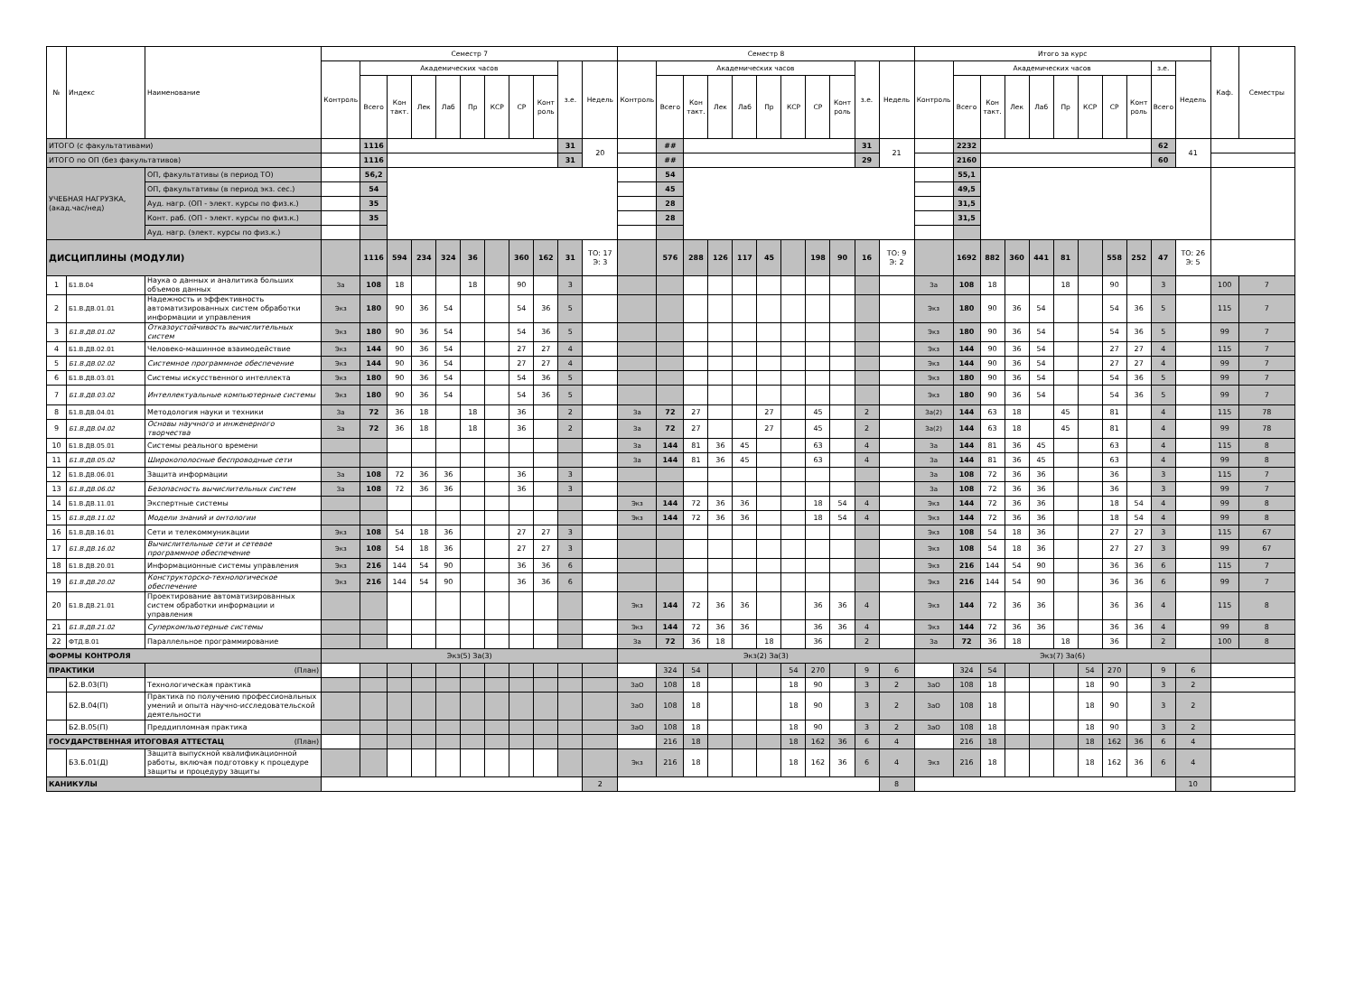| № | Индекс | Наименование | Семестр 7 | | | | | | | | | | | Семестр 8 | | | | | | | | | | | Итого за курс | | | | | | | | | | | Каф. | Семестры |
| --- | --- | --- | --- | --- | --- | --- | --- | --- | --- | --- | --- | --- | --- | --- | --- | --- | --- | --- | --- | --- | --- | --- | --- | --- | --- | --- | --- | --- | --- | --- | --- | --- | --- | --- | --- | --- | --- |
| | | | Контроль | Академических часов | | | | | | | | з.е. | Недель | Контроль | Академических часов | | | | | | | | з.е. | Недель | Контроль | Академических часов | | | | | | | | з.е. | Недель | | |
| | | | | Всего | Кон такт. | Лек | Лаб | Пр | КСР | СР | Конт роль | | | | Всего | Кон такт. | Лек | Лаб | Пр | КСР | СР | Конт роль | | | | Всего | Кон такт. | Лек | Лаб | Пр | КСР | СР | Конт роль | Всего | | | |
| ИТОГО (с факультативами) | | | | 1116 | | | | | | | | 31 | 20 | | ## | | | | | | | | 31 | 21 | | 2232 | | | | | | | | 62 | 41 | | |
| ИТОГО по ОП (без факультативов) | | | | 1116 | | | | | | | | 31 | | | ## | | | | | | | | 29 | | | 2160 | | | | | | | | 60 | | | |
| УЧЕБНАЯ НАГРУЗКА, (акад.час/нед) | | ОП, факультативы (в период ТО) | | 56,2 | | | | | | | | | | | 54 | | | | | | | | | | | 55,1 | | | | | | | | | | | |
| | | ОП, факультативы (в период экз. сес.) | | 54 | | | | | | | | | | | 45 | | | | | | | | | | | 49,5 | | | | | | | | | | | |
| | | Ауд. нагр. (ОП - элект. курсы по физ.к.) | | 35 | | | | | | | | | | | 28 | | | | | | | | | | | 31,5 | | | | | | | | | | | |
| | | Конт. раб. (ОП - элект. курсы по физ.к.) | | 35 | | | | | | | | | | | 28 | | | | | | | | | | | 31,5 | | | | | | | | | | | |
| | | Ауд. нагр. (элект. курсы по физ.к.) | | | | | | | | | | | | | | | | | | | | | | | | | | | | | | | | | | | |
| ДИСЦИПЛИНЫ (МОДУЛИ) | | | | 1116 | 594 | 234 | 324 | 36 | | 360 | 162 | 31 | ТО: 17 Э: 3 | | 576 | 288 | 126 | 117 | 45 | | 198 | 90 | 16 | ТО: 9 Э: 2 | | 1692 | 882 | 360 | 441 | 81 | | 558 | 252 | 47 | ТО: 26 Э: 5 | | |
| 1 | Б1.В.04 | Наука о данных и аналитика больших объемов данных | За | 108 | 18 | | | 18 | | 90 | | 3 | | | | | | | | | | | | | За | 108 | 18 | | | 18 | | 90 | | 3 | | 100 | 7 |
| 2 | Б1.В.ДВ.01.01 | Надежность и эффективность автоматизированных систем обработки информации и управления | Экз | 180 | 90 | 36 | 54 | | | 54 | 36 | 5 | | | | | | | | | | | | | Экз | 180 | 90 | 36 | 54 | | | 54 | 36 | 5 | | 115 | 7 |
| 3 | Б1.В.ДВ.01.02 | Отказоустойчивость вычислительных систем | Экз | 180 | 90 | 36 | 54 | | | 54 | 36 | 5 | | | | | | | | | | | | | Экз | 180 | 90 | 36 | 54 | | | 54 | 36 | 5 | | 99 | 7 |
| 4 | Б1.В.ДВ.02.01 | Человеко-машинное взаимодействие | Экз | 144 | 90 | 36 | 54 | | | 27 | 27 | 4 | | | | | | | | | | | | | Экз | 144 | 90 | 36 | 54 | | | 27 | 27 | 4 | | 115 | 7 |
| 5 | Б1.В.ДВ.02.02 | Системное программное обеспечение | Экз | 144 | 90 | 36 | 54 | | | 27 | 27 | 4 | | | | | | | | | | | | | Экз | 144 | 90 | 36 | 54 | | | 27 | 27 | 4 | | 99 | 7 |
| 6 | Б1.В.ДВ.03.01 | Системы искусственного интеллекта | Экз | 180 | 90 | 36 | 54 | | | 54 | 36 | 5 | | | | | | | | | | | | | Экз | 180 | 90 | 36 | 54 | | | 54 | 36 | 5 | | 99 | 7 |
| 7 | Б1.В.ДВ.03.02 | Интеллектуальные компьютерные системы | Экз | 180 | 90 | 36 | 54 | | | 54 | 36 | 5 | | | | | | | | | | | | | Экз | 180 | 90 | 36 | 54 | | | 54 | 36 | 5 | | 99 | 7 |
| 8 | Б1.В.ДВ.04.01 | Методология науки и техники | За | 72 | 36 | 18 | | 18 | | 36 | | 2 | | За | 72 | 27 | | | 27 | | 45 | | 2 | | За(2) | 144 | 63 | 18 | | 45 | | 81 | | 4 | | 115 | 78 |
| 9 | Б1.В.ДВ.04.02 | Основы научного и инженерного творчества | За | 72 | 36 | 18 | | 18 | | 36 | | 2 | | За | 72 | 27 | | | 27 | | 45 | | 2 | | За(2) | 144 | 63 | 18 | | 45 | | 81 | | 4 | | 99 | 78 |
| 10 | Б1.В.ДВ.05.01 | Системы реального времени | | | | | | | | | | | | За | 144 | 81 | 36 | 45 | | | 63 | | 4 | | За | 144 | 81 | 36 | 45 | | | 63 | | 4 | | 115 | 8 |
| 11 | Б1.В.ДВ.05.02 | Широкополосные беспроводные сети | | | | | | | | | | | | За | 144 | 81 | 36 | 45 | | | 63 | | 4 | | За | 144 | 81 | 36 | 45 | | | 63 | | 4 | | 99 | 8 |
| 12 | Б1.В.ДВ.06.01 | Защита информации | За | 108 | 72 | 36 | 36 | | | 36 | | 3 | | | | | | | | | | | | | За | 108 | 72 | 36 | 36 | | | 36 | | 3 | | 115 | 7 |
| 13 | Б1.В.ДВ.06.02 | Безопасность вычислительных систем | За | 108 | 72 | 36 | 36 | | | 36 | | 3 | | | | | | | | | | | | | За | 108 | 72 | 36 | 36 | | | 36 | | 3 | | 99 | 7 |
| 14 | Б1.В.ДВ.11.01 | Экспертные системы | | | | | | | | | | | | Экз | 144 | 72 | 36 | 36 | | | 18 | 54 | 4 | | Экз | 144 | 72 | 36 | 36 | | | 18 | 54 | 4 | | 99 | 8 |
| 15 | Б1.В.ДВ.11.02 | Модели знаний и онтологии | | | | | | | | | | | | Экз | 144 | 72 | 36 | 36 | | | 18 | 54 | 4 | | Экз | 144 | 72 | 36 | 36 | | | 18 | 54 | 4 | | 99 | 8 |
| 16 | Б1.В.ДВ.16.01 | Сети и телекоммуникации | Экз | 108 | 54 | 18 | 36 | | | 27 | 27 | 3 | | | | | | | | | | | | | Экз | 108 | 54 | 18 | 36 | | | 27 | 27 | 3 | | 115 | 67 |
| 17 | Б1.В.ДВ.16.02 | Вычислительные сети и сетевое программное обеспечение | Экз | 108 | 54 | 18 | 36 | | | 27 | 27 | 3 | | | | | | | | | | | | | Экз | 108 | 54 | 18 | 36 | | | 27 | 27 | 3 | | 99 | 67 |
| 18 | Б1.В.ДВ.20.01 | Информационные системы управления | Экз | 216 | 144 | 54 | 90 | | | 36 | 36 | 6 | | | | | | | | | | | | | Экз | 216 | 144 | 54 | 90 | | | 36 | 36 | 6 | | 115 | 7 |
| 19 | Б1.В.ДВ.20.02 | Конструкторско-технологическое обеспечение | Экз | 216 | 144 | 54 | 90 | | | 36 | 36 | 6 | | | | | | | | | | | | | Экз | 216 | 144 | 54 | 90 | | | 36 | 36 | 6 | | 99 | 7 |
| 20 | Б1.В.ДВ.21.01 | Проектирование автоматизированных систем обработки информации и управления | | | | | | | | | | | | Экз | 144 | 72 | 36 | 36 | | | 36 | 36 | 4 | | Экз | 144 | 72 | 36 | 36 | | | 36 | 36 | 4 | | 115 | 8 |
| 21 | Б1.В.ДВ.21.02 | Суперкомпьютерные системы | | | | | | | | | | | | Экз | 144 | 72 | 36 | 36 | | | 36 | 36 | 4 | | Экз | 144 | 72 | 36 | 36 | | | 36 | 36 | 4 | | 99 | 8 |
| 22 | ФТД.В.01 | Параллельное программирование | | | | | | | | | | | | За | 72 | 36 | 18 | | 18 | | 36 | | 2 | | За | 72 | 36 | 18 | | 18 | | 36 | | 2 | | 100 | 8 |
| ФОРМЫ КОНТРОЛЯ | | | Экз(5) За(3) | | | | | | | | | | | Экз(2) За(3) | | | | | | | | | | | Экз(7) За(6) | | | | | | | | | | | | |
| ПРАКТИКИ | | (План) | | | | | | | | | | | | | 324 | 54 | | | | 54 | 270 | | 9 | 6 | | 324 | 54 | | | | 54 | 270 | | 9 | 6 | | |
| | Б2.В.03(П) | Технологическая практика | | | | | | | | | | | | ЗаО | 108 | 18 | | | | 18 | 90 | | 3 | 2 | ЗаО | 108 | 18 | | | | 18 | 90 | | 3 | 2 | | |
| | Б2.В.04(П) | Практика по получению профессиональных умений и опыта научно-исследовательской деятельности | | | | | | | | | | | | ЗаО | 108 | 18 | | | | 18 | 90 | | 3 | 2 | ЗаО | 108 | 18 | | | | 18 | 90 | | 3 | 2 | | |
| | Б2.В.05(П) | Преддипломная практика | | | | | | | | | | | | ЗаО | 108 | 18 | | | | 18 | 90 | | 3 | 2 | ЗаО | 108 | 18 | | | | 18 | 90 | | 3 | 2 | | |
| ГОСУДАРСТВЕННАЯ ИТОГОВАЯ АТТЕСТАЦ (План) | | | | | | | | | | | | | | | 216 | 18 | | | | 18 | 162 | 36 | 6 | 4 | | 216 | 18 | | | | 18 | 162 | 36 | 6 | 4 | | |
| | Б3.Б.01(Д) | Защита выпускной квалификационной работы, включая подготовку к процедуре защиты и процедуру защиты | | | | | | | | | | | | Экз | 216 | 18 | | | | 18 | 162 | 36 | 6 | 4 | Экз | 216 | 18 | | | | 18 | 162 | 36 | 6 | 4 | | |
| КАНИКУЛЫ | | | | | | | | | | | | | 2 | | | | | | | | | | | 8 | | | | | | | | | | | 10 | | |